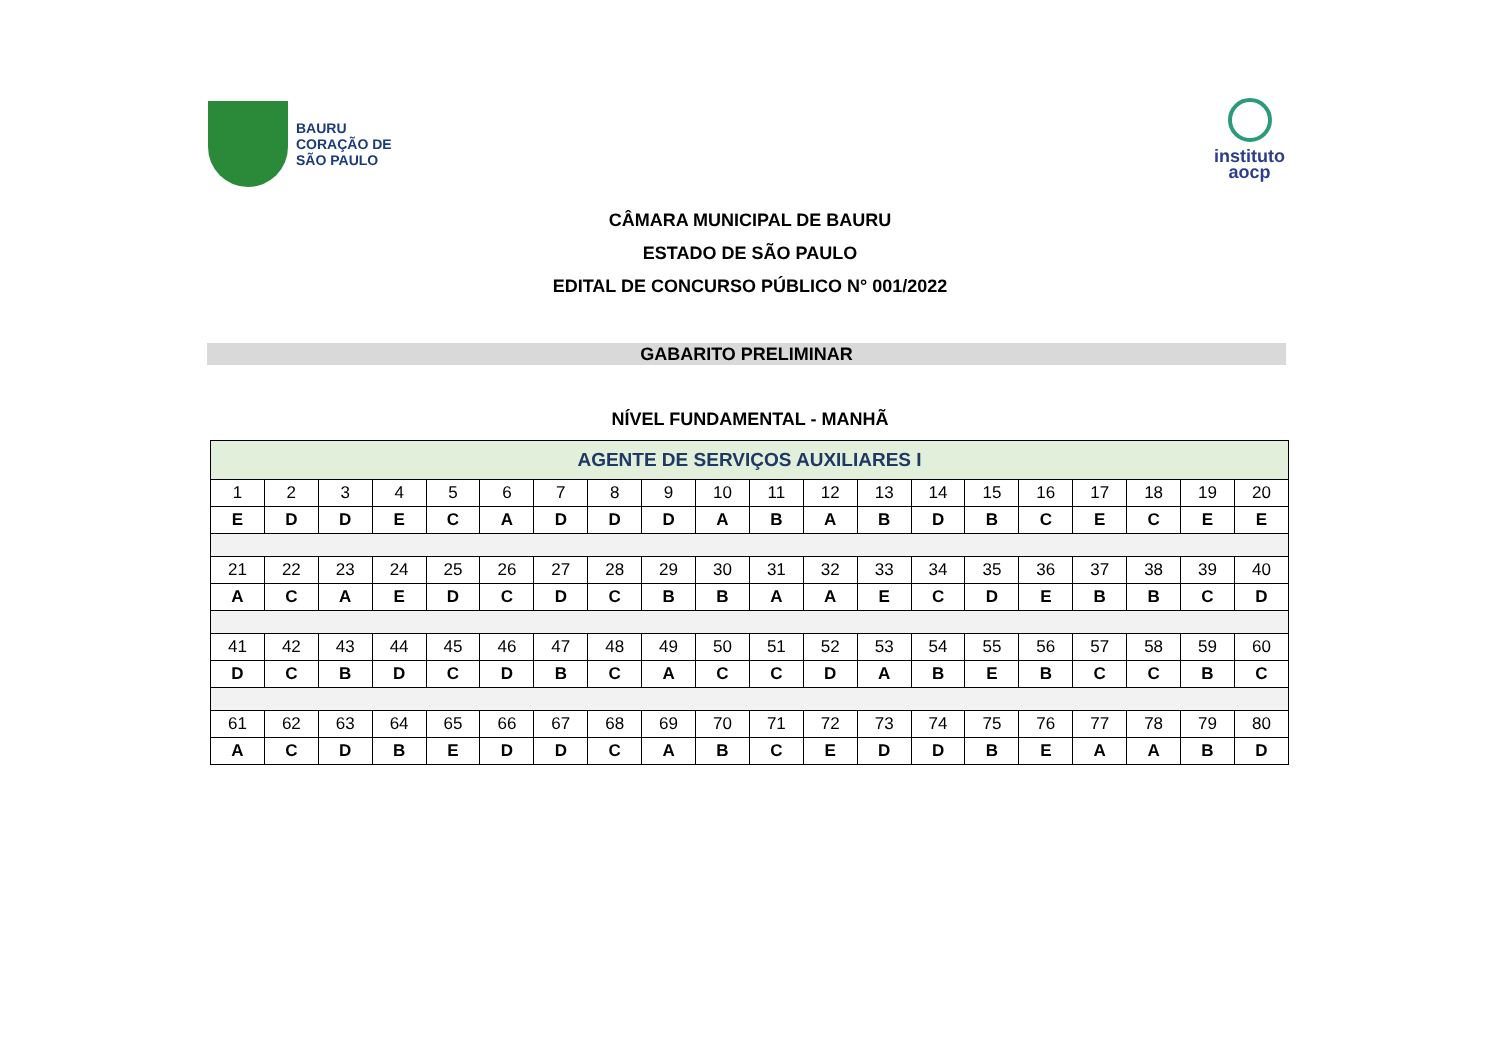BAURU
CORAÇÃO DE
SÃO PAULO
instituto
aocp
CÂMARA MUNICIPAL DE BAURU
ESTADO DE SÃO PAULO
EDITAL DE CONCURSO PÚBLICO N° 001/2022
GABARITO PRELIMINAR
NÍVEL FUNDAMENTAL - MANHÃ
| AGENTE DE SERVIÇOS AUXILIARES I | | | | | | | | | | | | | | | | | | | |
| 1 | 2 | 3 | 4 | 5 | 6 | 7 | 8 | 9 | 10 | 11 | 12 | 13 | 14 | 15 | 16 | 17 | 18 | 19 | 20 |
| E | D | D | E | C | A | D | D | D | A | B | A | B | D | B | C | E | C | E | E |
| 21 | 22 | 23 | 24 | 25 | 26 | 27 | 28 | 29 | 30 | 31 | 32 | 33 | 34 | 35 | 36 | 37 | 38 | 39 | 40 |
| A | C | A | E | D | C | D | C | B | B | A | A | E | C | D | E | B | B | C | D |
| 41 | 42 | 43 | 44 | 45 | 46 | 47 | 48 | 49 | 50 | 51 | 52 | 53 | 54 | 55 | 56 | 57 | 58 | 59 | 60 |
| D | C | B | D | C | D | B | C | A | C | C | D | A | B | E | B | C | C | B | C |
| 61 | 62 | 63 | 64 | 65 | 66 | 67 | 68 | 69 | 70 | 71 | 72 | 73 | 74 | 75 | 76 | 77 | 78 | 79 | 80 |
| A | C | D | B | E | D | D | C | A | B | C | E | D | D | B | E | A | A | B | D |